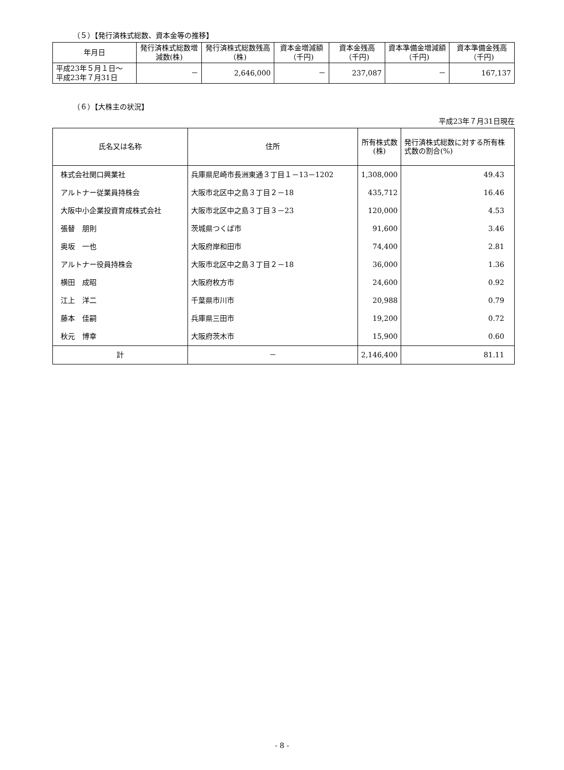（５）【発行済株式総数、資本金等の推移】
| 年月日 | 発行済株式総数増減数(株) | 発行済株式総数残高（株) | 資本金増減額（千円) | 資本金残高（千円) | 資本準備金増減額（千円) | 資本準備金残高（千円) |
| --- | --- | --- | --- | --- | --- | --- |
| 平成23年５月１日～ 平成23年７月31日 | － | 2,646,000 | － | 237,087 | － | 167,137 |
（６）【大株主の状況】
平成23年７月31日現在
| 氏名又は名称 | 住所 | 所有株式数 (株) | 発行済株式総数に対する所有株式数の割合(%) |
| --- | --- | --- | --- |
| 株式会社関口興業社 | 兵庫県尼崎市長洲東通３丁目１－13－1202 | 1,308,000 | 49.43 |
| アルトナー従業員持株会 | 大阪市北区中之島３丁目２－18 | 435,712 | 16.46 |
| 大阪中小企業投資育成株式会社 | 大阪市北区中之島３丁目３－23 | 120,000 | 4.53 |
| 張替 朋則 | 茨城県つくば市 | 91,600 | 3.46 |
| 奥坂 一也 | 大阪府岸和田市 | 74,400 | 2.81 |
| アルトナー役員持株会 | 大阪市北区中之島３丁目２－18 | 36,000 | 1.36 |
| 横田 成昭 | 大阪府枚方市 | 24,600 | 0.92 |
| 江上 洋二 | 千葉県市川市 | 20,988 | 0.79 |
| 藤本 佳嗣 | 兵庫県三田市 | 19,200 | 0.72 |
| 秋元 博幸 | 大阪府茨木市 | 15,900 | 0.60 |
| 計 | － | 2,146,400 | 81.11 |
- 8 -